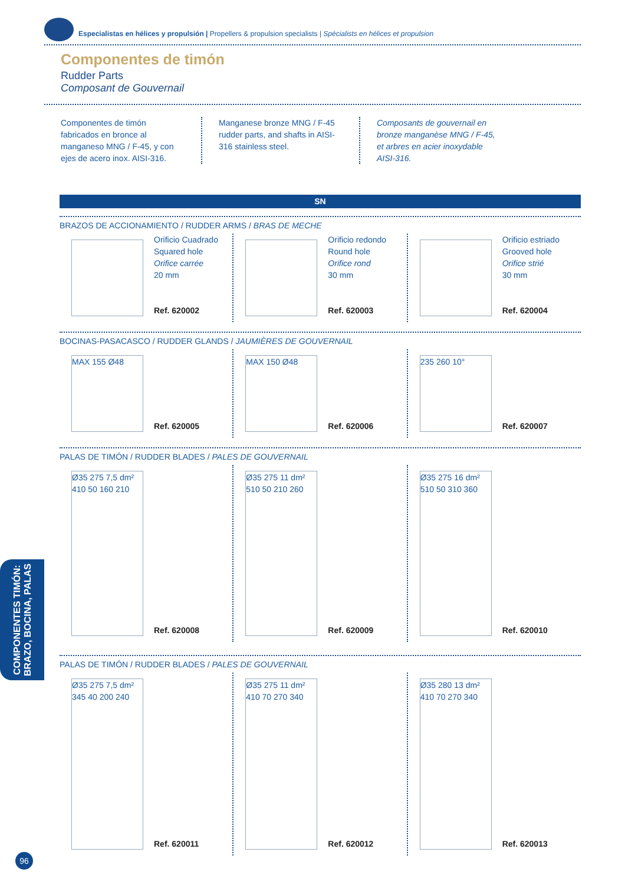Especialistas en hélices y propulsión | Propellers & propulsion specialists | Spécialists en hélices et propulsion
Componentes de timón
Rudder Parts
Composant de Gouvernail
Componentes de timón fabricados en bronce al manganeso MNG / F-45, y con ejes de acero inox. AISI-316.
Manganese bronze MNG / F-45 rudder parts, and shafts in AISI-316 stainless steel.
Composants de gouvernail en bronze manganèse MNG / F-45, et arbres en acier inoxydable AISI-316.
SN
BRAZOS DE ACCIONAMIENTO / RUDDER ARMS / BRAS DE MECHE
Orificio Cuadrado
Squared hole
Orifice carrée
20 mm
Ref. 620002
Orificio redondo
Round hole
Orifice rond
30 mm
Ref. 620003
Orificio estriado
Grooved hole
Orifice strié
30 mm
Ref. 620004
BOCINAS-PASACASCO / RUDDER GLANDS / JAUMIÈRES DE GOUVERNAIL
MAX 155 Ø48
Ref. 620005
MAX 150 Ø48
Ref. 620006
235 260 10°
Ref. 620007
PALAS DE TIMÓN / RUDDER BLADES / PALES DE GOUVERNAIL
Ø35 275 7,5 dm² 410 50 160 210
Ref. 620008
Ø35 275 11 dm² 510 50 210 260
Ref. 620009
Ø35 275 16 dm² 510 50 310 360
Ref. 620010
PALAS DE TIMÓN / RUDDER BLADES / PALES DE GOUVERNAIL
Ø35 275 7,5 dm² 345 40 200 240
Ref. 620011
Ø35 275 11 dm² 410 70 270 340
Ref. 620012
Ø35 280 13 dm² 410 70 270 340
Ref. 620013
COMPONENTES TIMÓN:
BRAZO, BOCINA, PALAS
96